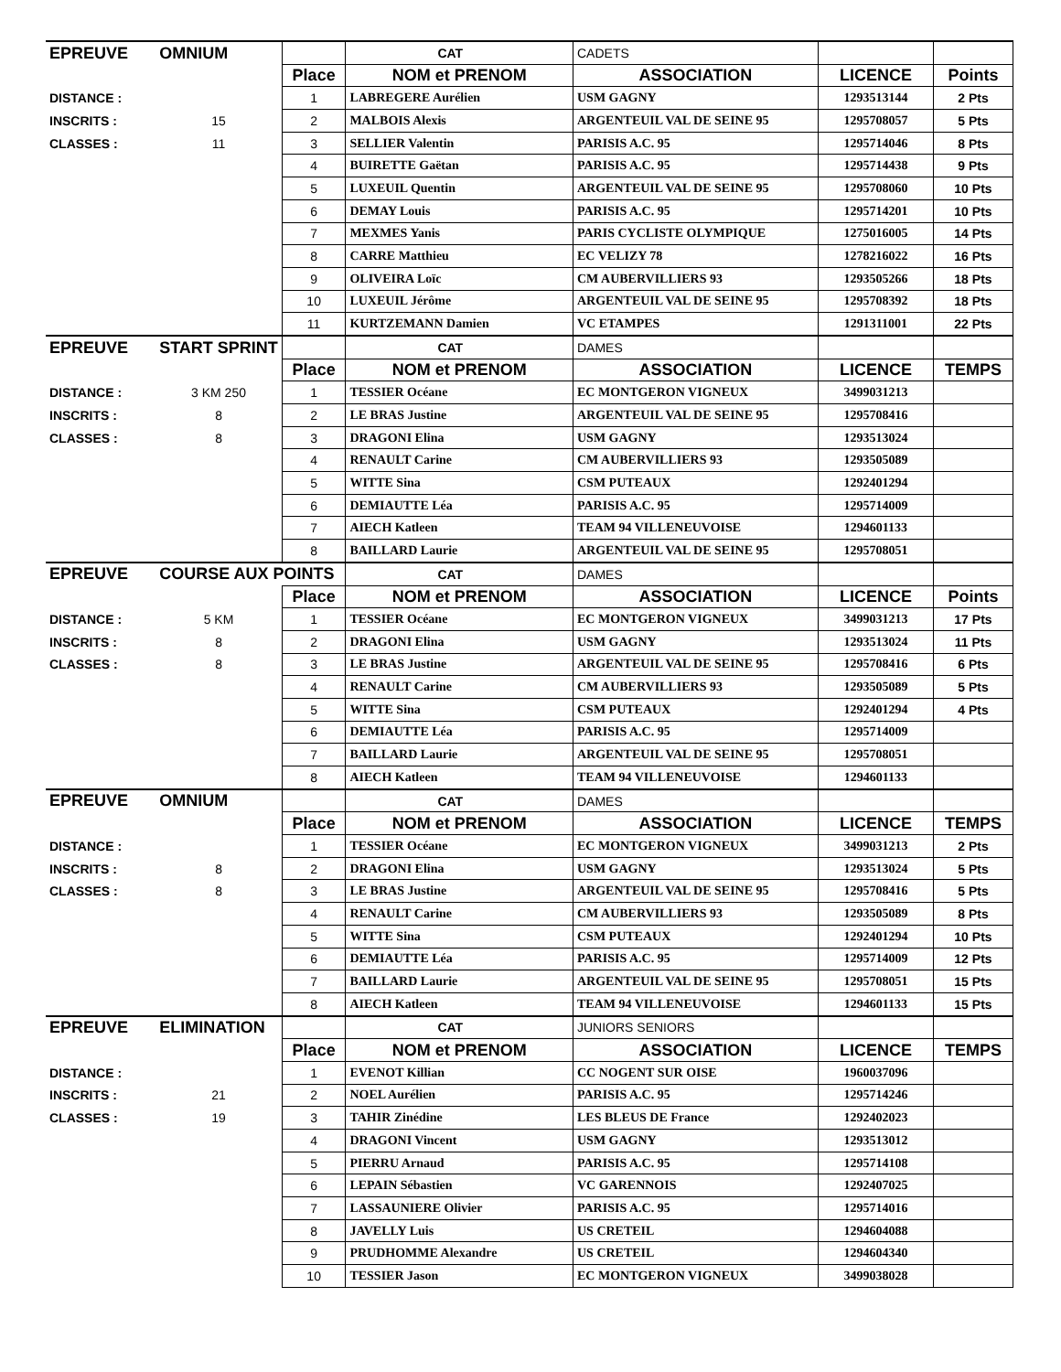| EPREUVE | OMNIUM | | CAT | CADETS | | |
| | | Place | NOM et PRENOM | ASSOCIATION | LICENCE | Points |
| DISTANCE : | | 1 | LABREGERE Aurélien | USM GAGNY | 1293513144 | 2 Pts |
| INSCRITS : | 15 | 2 | MALBOIS Alexis | ARGENTEUIL VAL DE SEINE 95 | 1295708057 | 5 Pts |
| CLASSES : | 11 | 3 | SELLIER Valentin | PARISIS A.C. 95 | 1295714046 | 8 Pts |
| | | 4 | BUIRETTE Gaëtan | PARISIS A.C. 95 | 1295714438 | 9 Pts |
| | | 5 | LUXEUIL Quentin | ARGENTEUIL VAL DE SEINE 95 | 1295708060 | 10 Pts |
| | | 6 | DEMAY Louis | PARISIS A.C. 95 | 1295714201 | 10 Pts |
| | | 7 | MEXMES Yanis | PARIS CYCLISTE OLYMPIQUE | 1275016005 | 14 Pts |
| | | 8 | CARRE Matthieu | EC VELIZY 78 | 1278216022 | 16 Pts |
| | | 9 | OLIVEIRA Loïc | CM AUBERVILLIERS 93 | 1293505266 | 18 Pts |
| | | 10 | LUXEUIL Jérôme | ARGENTEUIL VAL DE SEINE 95 | 1295708392 | 18 Pts |
| | | 11 | KURTZEMANN Damien | VC ETAMPES | 1291311001 | 22 Pts |
| EPREUVE | START SPRINT | | CAT | DAMES | | |
| | | Place | NOM et PRENOM | ASSOCIATION | LICENCE | TEMPS |
| DISTANCE : | 3 KM 250 | 1 | TESSIER Océane | EC MONTGERON VIGNEUX | 3499031213 | |
| INSCRITS : | 8 | 2 | LE BRAS Justine | ARGENTEUIL VAL DE SEINE 95 | 1295708416 | |
| CLASSES : | 8 | 3 | DRAGONI Elina | USM GAGNY | 1293513024 | |
| | | 4 | RENAULT Carine | CM AUBERVILLIERS 93 | 1293505089 | |
| | | 5 | WITTE Sina | CSM PUTEAUX | 1292401294 | |
| | | 6 | DEMIAUTTE Léa | PARISIS A.C. 95 | 1295714009 | |
| | | 7 | AIECH Katleen | TEAM 94 VILLENEUVOISE | 1294601133 | |
| | | 8 | BAILLARD Laurie | ARGENTEUIL VAL DE SEINE 95 | 1295708051 | |
| EPREUVE | COURSE AUX POINTS | | CAT | DAMES | | |
| | | Place | NOM et PRENOM | ASSOCIATION | LICENCE | Points |
| DISTANCE : | 5 KM | 1 | TESSIER Océane | EC MONTGERON VIGNEUX | 3499031213 | 17 Pts |
| INSCRITS : | 8 | 2 | DRAGONI Elina | USM GAGNY | 1293513024 | 11 Pts |
| CLASSES : | 8 | 3 | LE BRAS Justine | ARGENTEUIL VAL DE SEINE 95 | 1295708416 | 6 Pts |
| | | 4 | RENAULT Carine | CM AUBERVILLIERS 93 | 1293505089 | 5 Pts |
| | | 5 | WITTE Sina | CSM PUTEAUX | 1292401294 | 4 Pts |
| | | 6 | DEMIAUTTE Léa | PARISIS A.C. 95 | 1295714009 | |
| | | 7 | BAILLARD Laurie | ARGENTEUIL VAL DE SEINE 95 | 1295708051 | |
| | | 8 | AIECH Katleen | TEAM 94 VILLENEUVOISE | 1294601133 | |
| EPREUVE | OMNIUM | | CAT | DAMES | | |
| | | Place | NOM et PRENOM | ASSOCIATION | LICENCE | TEMPS |
| DISTANCE : | | 1 | TESSIER Océane | EC MONTGERON VIGNEUX | 3499031213 | 2 Pts |
| INSCRITS : | 8 | 2 | DRAGONI Elina | USM GAGNY | 1293513024 | 5 Pts |
| CLASSES : | 8 | 3 | LE BRAS Justine | ARGENTEUIL VAL DE SEINE 95 | 1295708416 | 5 Pts |
| | | 4 | RENAULT Carine | CM AUBERVILLIERS 93 | 1293505089 | 8 Pts |
| | | 5 | WITTE Sina | CSM PUTEAUX | 1292401294 | 10 Pts |
| | | 6 | DEMIAUTTE Léa | PARISIS A.C. 95 | 1295714009 | 12 Pts |
| | | 7 | BAILLARD Laurie | ARGENTEUIL VAL DE SEINE 95 | 1295708051 | 15 Pts |
| | | 8 | AIECH Katleen | TEAM 94 VILLENEUVOISE | 1294601133 | 15 Pts |
| EPREUVE | ELIMINATION | | CAT | JUNIORS SENIORS | | |
| | | Place | NOM et PRENOM | ASSOCIATION | LICENCE | TEMPS |
| DISTANCE : | | 1 | EVENOT Killian | CC NOGENT SUR OISE | 1960037096 | |
| INSCRITS : | 21 | 2 | NOEL Aurélien | PARISIS A.C. 95 | 1295714246 | |
| CLASSES : | 19 | 3 | TAHIR Zinédine | LES BLEUS DE France | 1292402023 | |
| | | 4 | DRAGONI Vincent | USM GAGNY | 1293513012 | |
| | | 5 | PIERRU Arnaud | PARISIS A.C. 95 | 1295714108 | |
| | | 6 | LEPAIN Sébastien | VC GARENNOIS | 1292407025 | |
| | | 7 | LASSAUNIERE Olivier | PARISIS A.C. 95 | 1295714016 | |
| | | 8 | JAVELLY Luis | US CRETEIL | 1294604088 | |
| | | 9 | PRUDHOMME Alexandre | US CRETEIL | 1294604340 | |
| | | 10 | TESSIER Jason | EC MONTGERON VIGNEUX | 3499038028 | |